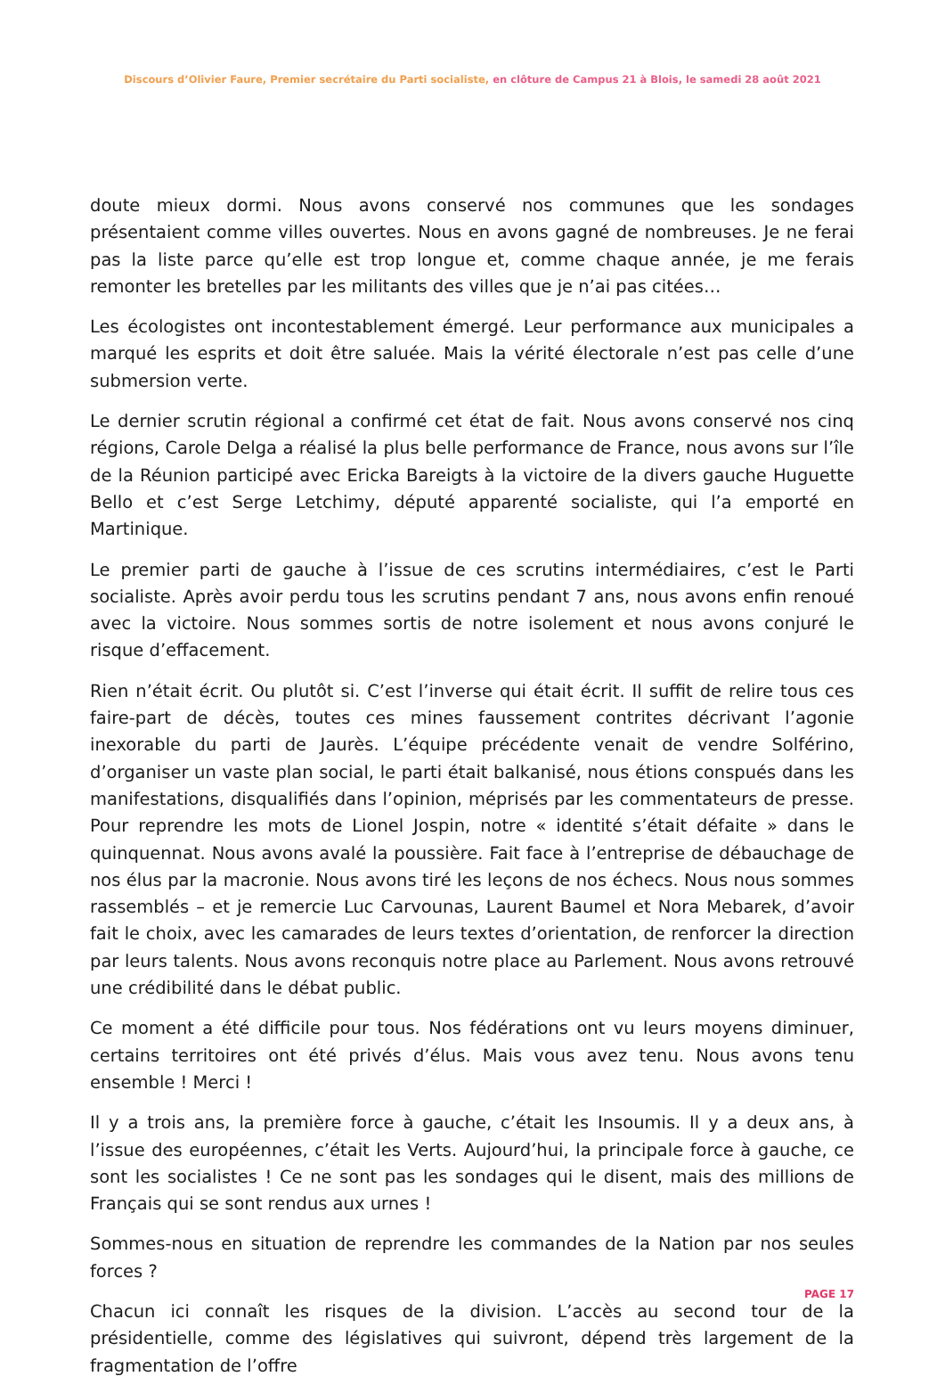Discours d’Olivier Faure, Premier secrétaire du Parti socialiste, en clôture de Campus 21 à Blois, le samedi 28 août 2021
doute mieux dormi. Nous avons conservé nos communes que les sondages présentaient comme villes ouvertes. Nous en avons gagné de nombreuses. Je ne ferai pas la liste parce qu’elle est trop longue et, comme chaque année, je me ferais remonter les bretelles par les militants des villes que je n’ai pas citées…
Les écologistes ont incontestablement émergé. Leur performance aux municipales a marqué les esprits et doit être saluée. Mais la vérité électorale n’est pas celle d’une submersion verte.
Le dernier scrutin régional a confirmé cet état de fait. Nous avons conservé nos cinq régions, Carole Delga a réalisé la plus belle performance de France, nous avons sur l’île de la Réunion participé avec Ericka Bareigts à la victoire de la divers gauche Huguette Bello et c’est Serge Letchimy, député apparenté socialiste, qui l’a emporté en Martinique.
Le premier parti de gauche à l’issue de ces scrutins intermédiaires, c’est le Parti socialiste. Après avoir perdu tous les scrutins pendant 7 ans, nous avons enfin renoué avec la victoire. Nous sommes sortis de notre isolement et nous avons conjuré le risque d’effacement.
Rien n’était écrit. Ou plutôt si. C’est l’inverse qui était écrit. Il suffit de relire tous ces faire-part de décès, toutes ces mines faussement contrites décrivant l’agonie inexorable du parti de Jaurès. L’équipe précédente venait de vendre Solférino, d’organiser un vaste plan social, le parti était balkanisé, nous étions conspués dans les manifestations, disqualifiés dans l’opinion, méprisés par les commentateurs de presse. Pour reprendre les mots de Lionel Jospin, notre « identité s’était défaite » dans le quinquennat. Nous avons avalé la poussière. Fait face à l’entreprise de débauchage de nos élus par la macronie. Nous avons tiré les leçons de nos échecs. Nous nous sommes rassemblés – et je remercie Luc Carvounas, Laurent Baumel et Nora Mebarek, d’avoir fait le choix, avec les camarades de leurs textes d’orientation, de renforcer la direction par leurs talents. Nous avons reconquis notre place au Parlement. Nous avons retrouvé une crédibilité dans le débat public.
Ce moment a été difficile pour tous. Nos fédérations ont vu leurs moyens diminuer, certains territoires ont été privés d’élus. Mais vous avez tenu. Nous avons tenu ensemble ! Merci !
Il y a trois ans, la première force à gauche, c’était les Insoumis. Il y a deux ans, à l’issue des européennes, c’était les Verts. Aujourd’hui, la principale force à gauche, ce sont les socialistes ! Ce ne sont pas les sondages qui le disent, mais des millions de Français qui se sont rendus aux urnes !
Sommes-nous en situation de reprendre les commandes de la Nation par nos seules forces ?
Chacun ici connaît les risques de la division. L’accès au second tour de la présidentielle, comme des législatives qui suivront, dépend très largement de la fragmentation de l’offre
PAGE 17